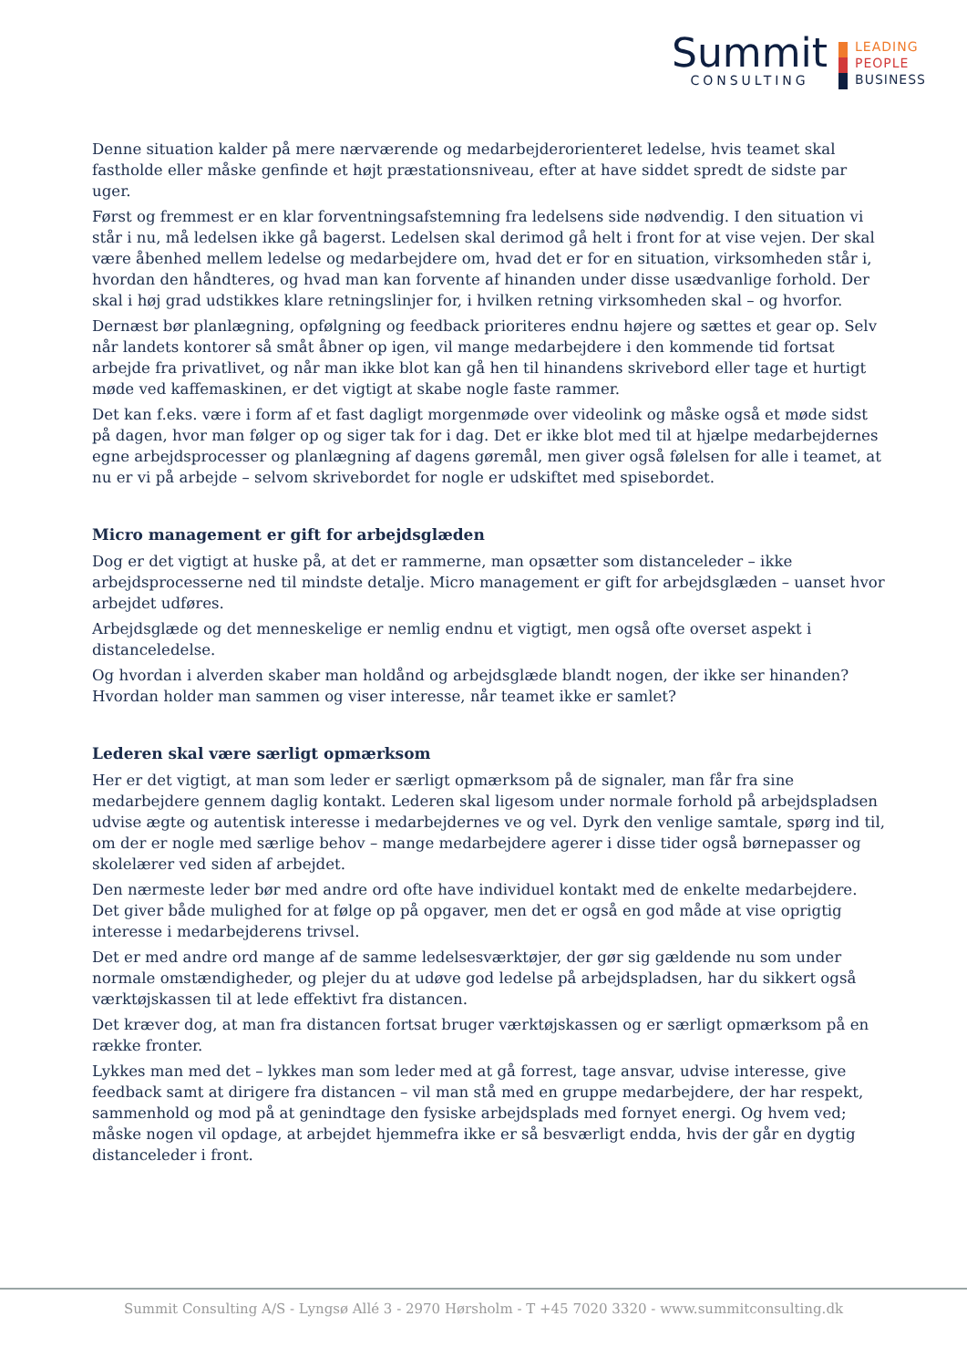Summit
CONSULTING
LEADING
PEOPLE
BUSINESS
Denne situation kalder på mere nærværende og medarbejderorienteret ledelse, hvis teamet skal fastholde eller måske genfinde et højt præstationsniveau, efter at have siddet spredt de sidste par uger.
Først og fremmest er en klar forventningsafstemning fra ledelsens side nødvendig. I den situation vi står i nu, må ledelsen ikke gå bagerst. Ledelsen skal derimod gå helt i front for at vise vejen. Der skal være åbenhed mellem ledelse og medarbejdere om, hvad det er for en situation, virksomheden står i, hvordan den håndteres, og hvad man kan forvente af hinanden under disse usædvanlige forhold. Der skal i høj grad udstikkes klare retningslinjer for, i hvilken retning virksomheden skal – og hvorfor.
Dernæst bør planlægning, opfølgning og feedback prioriteres endnu højere og sættes et gear op. Selv når landets kontorer så småt åbner op igen, vil mange medarbejdere i den kommende tid fortsat arbejde fra privatlivet, og når man ikke blot kan gå hen til hinandens skrivebord eller tage et hurtigt møde ved kaffemaskinen, er det vigtigt at skabe nogle faste rammer.
Det kan f.eks. være i form af et fast dagligt morgenmøde over videolink og måske også et møde sidst på dagen, hvor man følger op og siger tak for i dag. Det er ikke blot med til at hjælpe medarbejdernes egne arbejdsprocesser og planlægning af dagens gøremål, men giver også følelsen for alle i teamet, at nu er vi på arbejde – selvom skrivebordet for nogle er udskiftet med spisebordet.
Micro management er gift for arbejdsglæden
Dog er det vigtigt at huske på, at det er rammerne, man opsætter som distanceleder – ikke arbejdsprocesserne ned til mindste detalje. Micro management er gift for arbejdsglæden – uanset hvor arbejdet udføres.
Arbejdsglæde og det menneskelige er nemlig endnu et vigtigt, men også ofte overset aspekt i distanceledelse.
Og hvordan i alverden skaber man holdånd og arbejdsglæde blandt nogen, der ikke ser hinanden? Hvordan holder man sammen og viser interesse, når teamet ikke er samlet?
Lederen skal være særligt opmærksom
Her er det vigtigt, at man som leder er særligt opmærksom på de signaler, man får fra sine medarbejdere gennem daglig kontakt. Lederen skal ligesom under normale forhold på arbejdspladsen udvise ægte og autentisk interesse i medarbejdernes ve og vel. Dyrk den venlige samtale, spørg ind til, om der er nogle med særlige behov – mange medarbejdere agerer i disse tider også børnepasser og skolelærer ved siden af arbejdet.
Den nærmeste leder bør med andre ord ofte have individuel kontakt med de enkelte medarbejdere. Det giver både mulighed for at følge op på opgaver, men det er også en god måde at vise oprigtig interesse i medarbejderens trivsel.
Det er med andre ord mange af de samme ledelsesværktøjer, der gør sig gældende nu som under normale omstændigheder, og plejer du at udøve god ledelse på arbejdspladsen, har du sikkert også værktøjskassen til at lede effektivt fra distancen.
Det kræver dog, at man fra distancen fortsat bruger værktøjskassen og er særligt opmærksom på en række fronter.
Lykkes man med det – lykkes man som leder med at gå forrest, tage ansvar, udvise interesse, give feedback samt at dirigere fra distancen – vil man stå med en gruppe medarbejdere, der har respekt, sammenhold og mod på at genindtage den fysiske arbejdsplads med fornyet energi. Og hvem ved; måske nogen vil opdage, at arbejdet hjemmefra ikke er så besværligt endda, hvis der går en dygtig distanceleder i front.
Summit Consulting A/S - Lyngsø Allé 3 - 2970 Hørsholm - T +45 7020 3320 - www.summitconsulting.dk